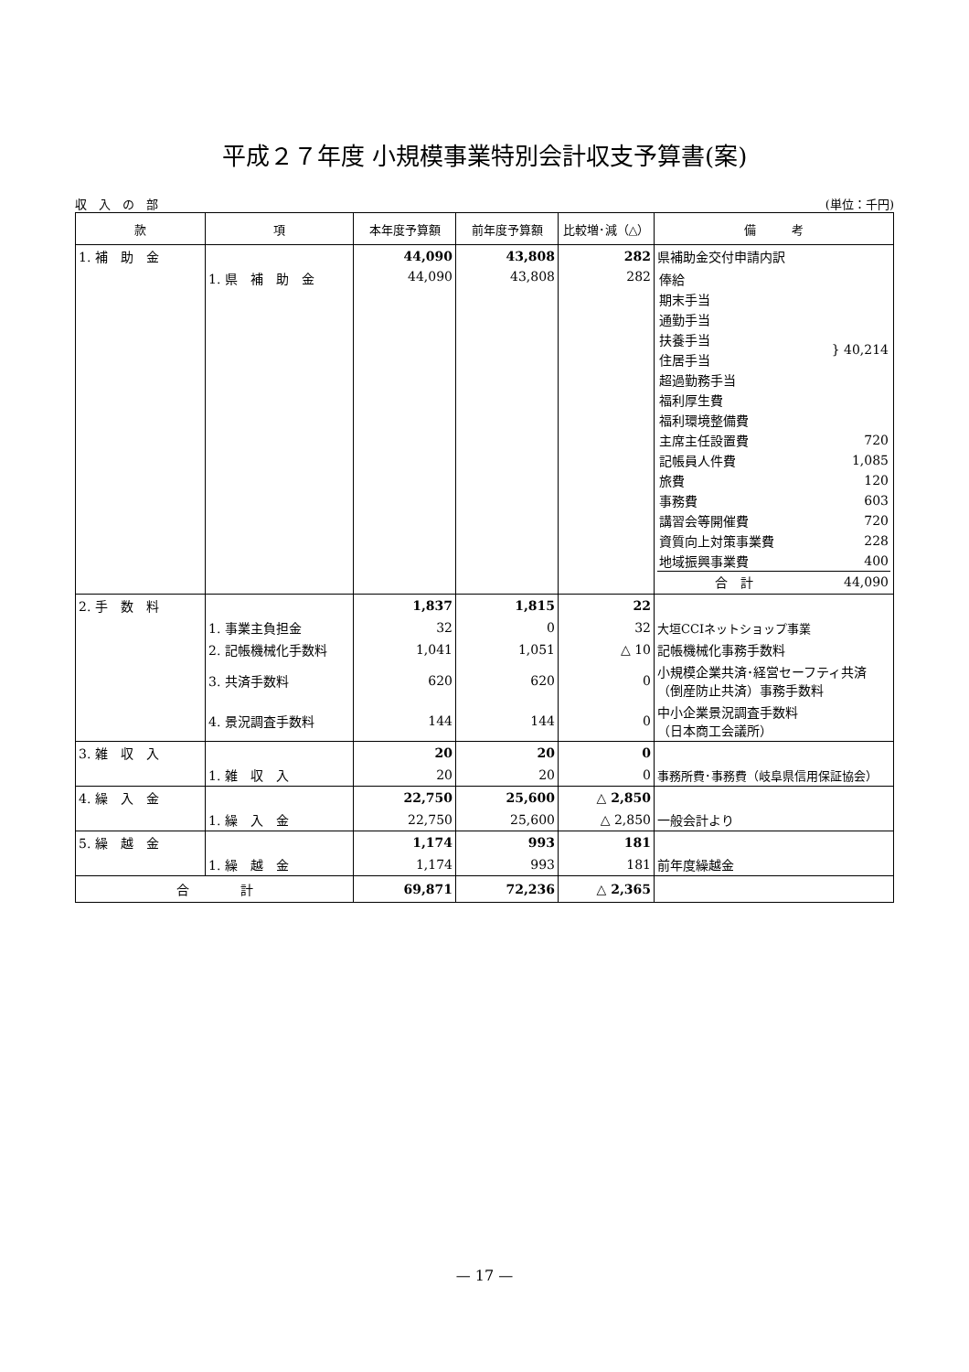平成２７年度 小規模事業特別会計収支予算書(案)
収　入　の　部 (単位：千円)
| 款 | 項 | 本年度予算額 | 前年度予算額 | 比較増･減（△） | 備 考 |
| --- | --- | --- | --- | --- | --- |
| 1. 補 助 金 | | 44,090 | 43,808 | 282 | 県補助金交付申請内訳 |
| | 1. 県 補 助 金 | 44,090 | 43,808 | 282 | / 俸給 / } 40,214 / / 期末手当 / / / 通勤手当 / / / 扶養手当 / / / 住居手当 / / / 超過勤務手当 / / / 福利厚生費 / / / 福利環境整備費 / / / 主席主任設置費 / 720 / / 記帳員人件費 / 1,085 / / 旅費 / 120 / / 事務費 / 603 / / 講習会等開催費 / 720 / / 資質向上対策事業費 / 228 / / 地域振興事業費 / 400 / / 合 計 / 44,090 / |
| 2. 手 数 料 | | 1,837 | 1,815 | 22 | |
| | 1. 事業主負担金 | 32 | 0 | 32 | 大垣CCIネットショップ事業 |
| | 2. 記帳機械化手数料 | 1,041 | 1,051 | △ 10 | 記帳機械化事務手数料 |
| | 3. 共済手数料 | 620 | 620 | 0 | 小規模企業共済･経営セーフティ共済（倒産防止共済）事務手数料 |
| | 4. 景況調査手数料 | 144 | 144 | 0 | 中小企業景況調査手数料 （日本商工会議所） |
| 3. 雑 収 入 | | 20 | 20 | 0 | |
| | 1. 雑 収 入 | 20 | 20 | 0 | 事務所費･事務費（岐阜県信用保証協会） |
| 4. 繰 入 金 | | 22,750 | 25,600 | △ 2,850 | |
| | 1. 繰 入 金 | 22,750 | 25,600 | △ 2,850 | 一般会計より |
| 5. 繰 越 金 | | 1,174 | 993 | 181 | |
| | 1. 繰 越 金 | 1,174 | 993 | 181 | 前年度繰越金 |
| 合 計 | | 69,871 | 72,236 | △ 2,365 | |
— 17 —